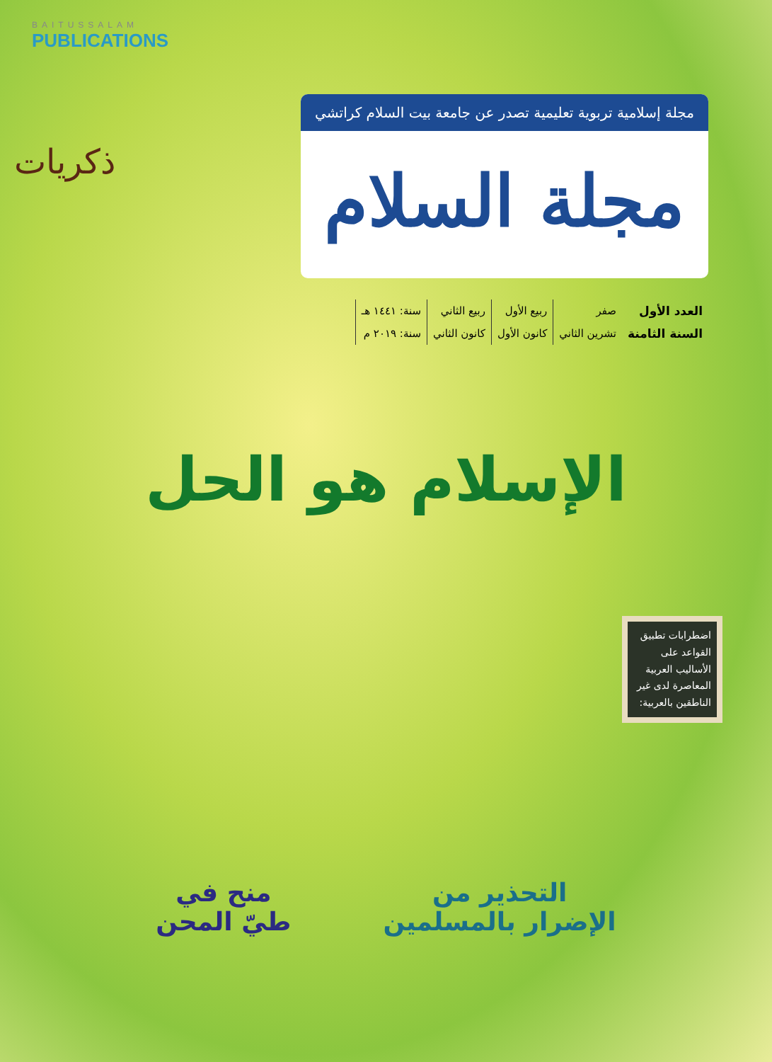BAITUSSALAM
PUBLICATIONS
ذكريات
مجلة إسلامية تربوية تعليمية تصدر عن جامعة بيت السلام كراتشي
مجلة السلام
| العدد الأول | صفر | ربيع الأول | ربيع الثاني | سنة: ١٤٤١ هـ |
| السنة الثامنة | تشرين الثاني | كانون الأول | كانون الثاني | سنة: ٢٠١٩ م |
الإسلام هو الحل
اضطرابات تطبيق القواعد على الأساليب العربية المعاصرة لدى غير الناطقين بالعربية:
التحذير من
الإضرار بالمسلمين
منح في
طيّ المحن